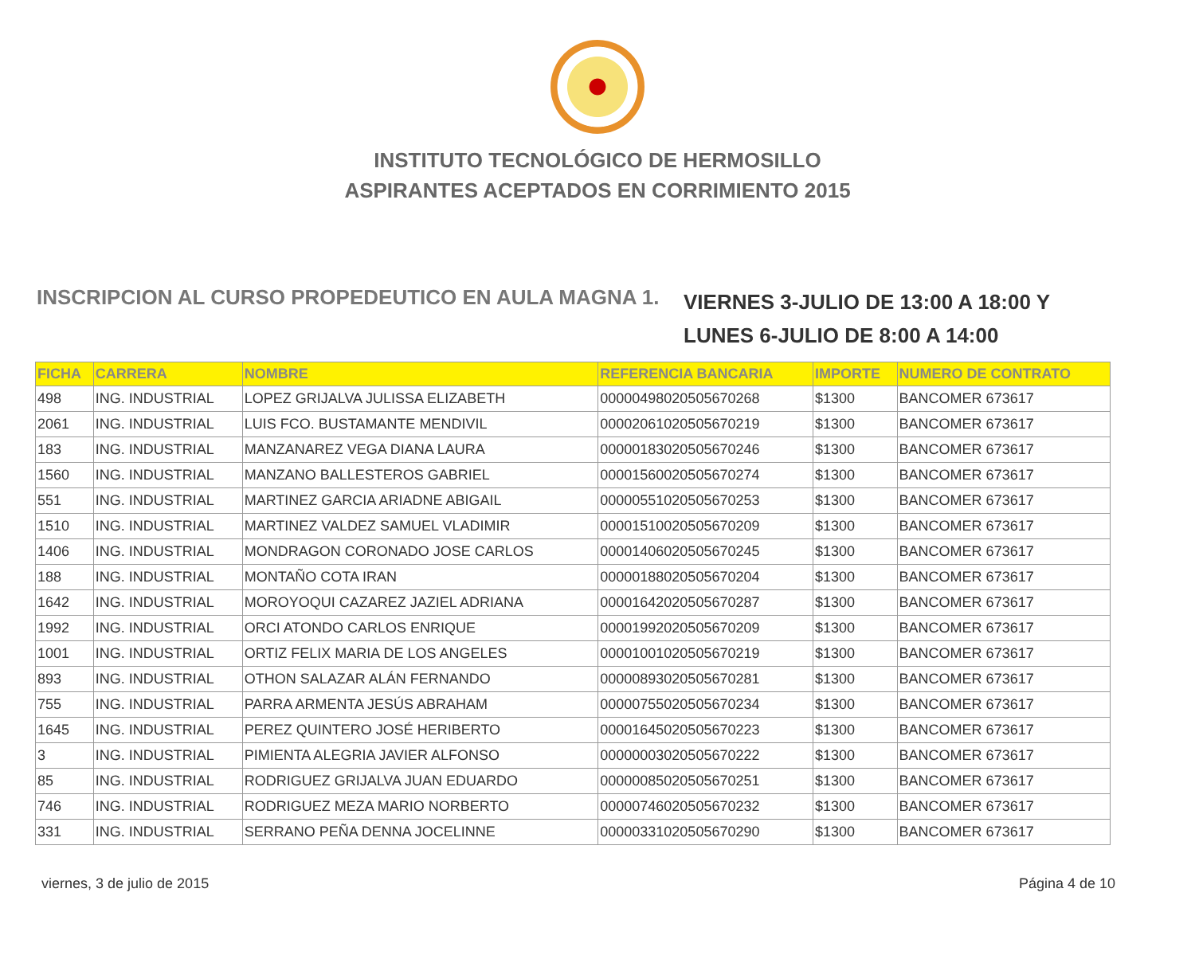INSTITUTO TECNOLÓGICO DE HERMOSILLO
ASPIRANTES ACEPTADOS EN CORRIMIENTO 2015
INSCRIPCION AL CURSO PROPEDEUTICO EN AULA MAGNA 1.
VIERNES 3-JULIO DE 13:00 A 18:00 Y
LUNES 6-JULIO DE 8:00 A 14:00
| FICHA | CARRERA | NOMBRE | REFERENCIA BANCARIA | IMPORTE | NUMERO DE CONTRATO |
| --- | --- | --- | --- | --- | --- |
| 498 | ING. INDUSTRIAL | LOPEZ GRIJALVA JULISSA ELIZABETH | 00000498020505670268 | $1300 | BANCOMER 673617 |
| 2061 | ING. INDUSTRIAL | LUIS FCO. BUSTAMANTE MENDIVIL | 00002061020505670219 | $1300 | BANCOMER 673617 |
| 183 | ING. INDUSTRIAL | MANZANAREZ VEGA DIANA LAURA | 00000183020505670246 | $1300 | BANCOMER 673617 |
| 1560 | ING. INDUSTRIAL | MANZANO BALLESTEROS GABRIEL | 00001560020505670274 | $1300 | BANCOMER 673617 |
| 551 | ING. INDUSTRIAL | MARTINEZ GARCIA ARIADNE ABIGAIL | 00000551020505670253 | $1300 | BANCOMER 673617 |
| 1510 | ING. INDUSTRIAL | MARTINEZ VALDEZ SAMUEL VLADIMIR | 00001510020505670209 | $1300 | BANCOMER 673617 |
| 1406 | ING. INDUSTRIAL | MONDRAGON CORONADO JOSE CARLOS | 00001406020505670245 | $1300 | BANCOMER 673617 |
| 188 | ING. INDUSTRIAL | MONTAÑO COTA IRAN | 00000188020505670204 | $1300 | BANCOMER 673617 |
| 1642 | ING. INDUSTRIAL | MOROYOQUI CAZAREZ JAZIEL ADRIANA | 00001642020505670287 | $1300 | BANCOMER 673617 |
| 1992 | ING. INDUSTRIAL | ORCI ATONDO CARLOS ENRIQUE | 00001992020505670209 | $1300 | BANCOMER 673617 |
| 1001 | ING. INDUSTRIAL | ORTIZ FELIX MARIA DE LOS ANGELES | 00001001020505670219 | $1300 | BANCOMER 673617 |
| 893 | ING. INDUSTRIAL | OTHON SALAZAR ALÁN FERNANDO | 00000893020505670281 | $1300 | BANCOMER 673617 |
| 755 | ING. INDUSTRIAL | PARRA ARMENTA JESÚS ABRAHAM | 00000755020505670234 | $1300 | BANCOMER 673617 |
| 1645 | ING. INDUSTRIAL | PEREZ QUINTERO JOSÉ HERIBERTO | 00001645020505670223 | $1300 | BANCOMER 673617 |
| 3 | ING. INDUSTRIAL | PIMIENTA ALEGRIA JAVIER ALFONSO | 00000003020505670222 | $1300 | BANCOMER 673617 |
| 85 | ING. INDUSTRIAL | RODRIGUEZ GRIJALVA JUAN EDUARDO | 00000085020505670251 | $1300 | BANCOMER 673617 |
| 746 | ING. INDUSTRIAL | RODRIGUEZ MEZA MARIO NORBERTO | 00000746020505670232 | $1300 | BANCOMER 673617 |
| 331 | ING. INDUSTRIAL | SERRANO PEÑA DENNA JOCELINNE | 00000331020505670290 | $1300 | BANCOMER 673617 |
viernes, 3 de julio de 2015 Página 4 de 10